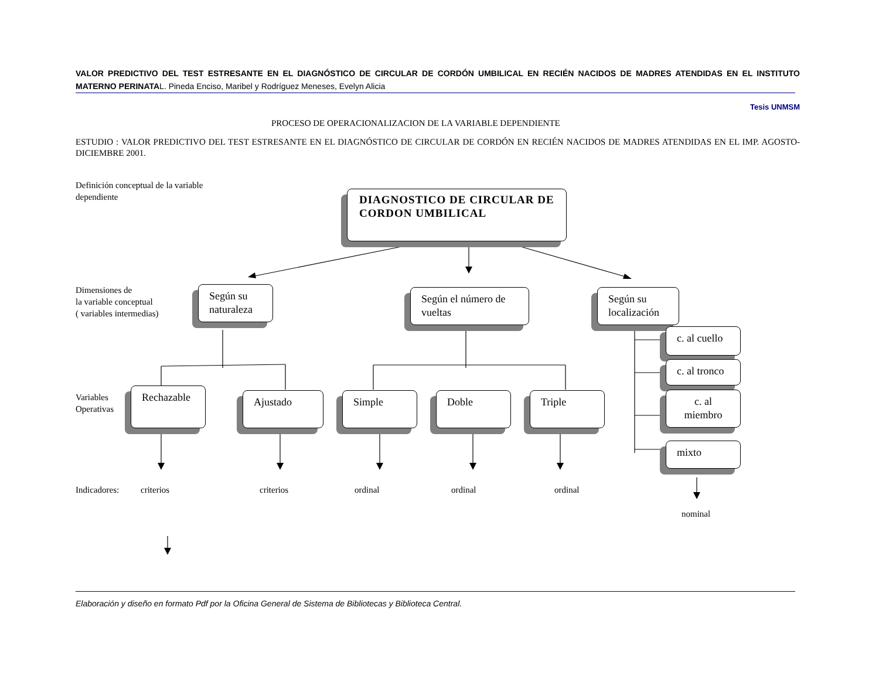VALOR PREDICTIVO DEL TEST ESTRESANTE EN EL DIAGNÓSTICO DE CIRCULAR DE CORDÓN UMBILICAL EN RECIÉN NACIDOS DE MADRES ATENDIDAS EN EL INSTITUTO MATERNO PERINATAL. Pineda Enciso, Maribel y Rodríguez Meneses, Evelyn Alicia
Tesis UNMSM
PROCESO DE OPERACIONALIZACION DE LA VARIABLE DEPENDIENTE
ESTUDIO : VALOR PREDICTIVO DEL TEST ESTRESANTE EN EL DIAGNÓSTICO DE CIRCULAR DE CORDÓN EN RECIÉN NACIDOS DE MADRES ATENDIDAS EN EL IMP. AGOSTO-DICIEMBRE 2001.
Definición conceptual de la variable
dependiente
DIAGNOSTICO DE CIRCULAR DE CORDON UMBILICAL
Dimensiones de
la variable conceptual
( variables intermedias)
Según su naturaleza
Según el número de vueltas
Según su localización
c. al cuello
c. al tronco
c. al miembro
mixto
Variables
Operativas
Rechazable Ajustado Simple Doble Triple
Indicadores: criterios criterios ordinal ordinal ordinal
nominal
Elaboración y diseño en formato Pdf por la Oficina General de Sistema de Bibliotecas y Biblioteca Central.